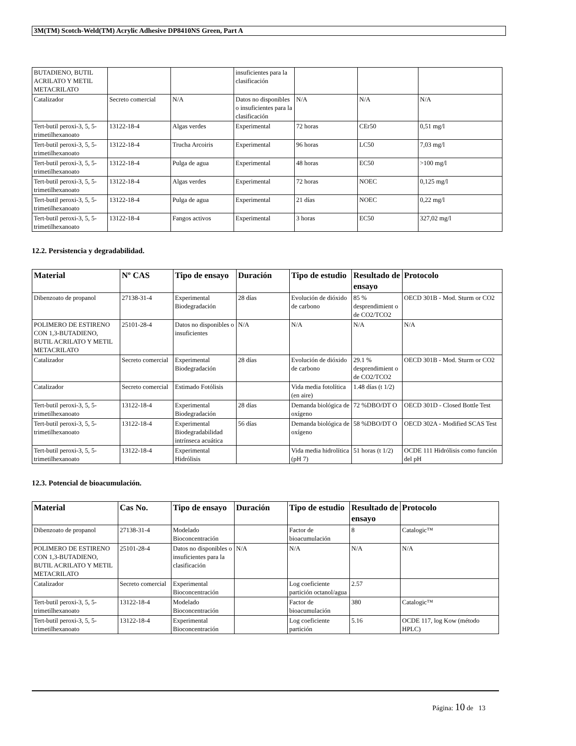3M(TM) Scotch-Weld(TM) Acrylic Adhesive DP8410NS Green, Part A
| BUTADIENO, BUTIL ACRILATO Y METIL METACRILATO | | | insuficientes para la clasificación | | | |
| Catalizador | Secreto comercial | N/A | Datos no disponibles o insuficientes para la clasificación | N/A | N/A | N/A |
| Tert-butil peroxi-3, 5, 5-trimetilhexanoato | 13122-18-4 | Algas verdes | Experimental | 72 horas | CEr50 | 0,51 mg/l |
| Tert-butil peroxi-3, 5, 5-trimetilhexanoato | 13122-18-4 | Trucha Arcoiris | Experimental | 96 horas | LC50 | 7,03 mg/l |
| Tert-butil peroxi-3, 5, 5-trimetilhexanoato | 13122-18-4 | Pulga de agua | Experimental | 48 horas | EC50 | >100 mg/l |
| Tert-butil peroxi-3, 5, 5-trimetilhexanoato | 13122-18-4 | Algas verdes | Experimental | 72 horas | NOEC | 0,125 mg/l |
| Tert-butil peroxi-3, 5, 5-trimetilhexanoato | 13122-18-4 | Pulga de agua | Experimental | 21 días | NOEC | 0,22 mg/l |
| Tert-butil peroxi-3, 5, 5-trimetilhexanoato | 13122-18-4 | Fangos activos | Experimental | 3 horas | EC50 | 327,02 mg/l |
12.2. Persistencia y degradabilidad.
| Material | Nº CAS | Tipo de ensayo | Duración | Tipo de estudio | Resultado de ensayo | Protocolo |
| --- | --- | --- | --- | --- | --- | --- |
| Dibenzoato de propanol | 27138-31-4 | Experimental Biodegradación | 28 días | Evolución de dióxido de carbono | 85 % desprendimient o de CO2/TCO2 | OECD 301B - Mod. Sturm or CO2 |
| POLIMERO DE ESTIRENO CON 1,3-BUTADIENO, BUTIL ACRILATO Y METIL METACRILATO | 25101-28-4 | Datos no disponibles o insuficientes | N/A | N/A | N/A | N/A |
| Catalizador | Secreto comercial | Experimental Biodegradación | 28 días | Evolución de dióxido de carbono | 29.1 % desprendimient o de CO2/TCO2 | OECD 301B - Mod. Sturm or CO2 |
| Catalizador | Secreto comercial | Estimado Fotólisis | | Vida media fotolítica (en aire) | 1.48 días (t 1/2) | |
| Tert-butil peroxi-3, 5, 5-trimetilhexanoato | 13122-18-4 | Experimental Biodegradación | 28 días | Demanda biológica de oxígeno | 72 %DBO/DT O | OECD 301D - Closed Bottle Test |
| Tert-butil peroxi-3, 5, 5-trimetilhexanoato | 13122-18-4 | Experimental Biodegradabilidad intrínseca acuática | 56 días | Demanda biológica de oxígeno | 58 %DBO/DT O | OECD 302A - Modified SCAS Test |
| Tert-butil peroxi-3, 5, 5-trimetilhexanoato | 13122-18-4 | Experimental Hidrólisis | | Vida media hidrolítica (pH 7) | 51 horas (t 1/2) | OCDE 111 Hidrólisis como función del pH |
12.3. Potencial de bioacumulación.
| Material | Cas No. | Tipo de ensayo | Duración | Tipo de estudio | Resultado de ensayo | Protocolo |
| --- | --- | --- | --- | --- | --- | --- |
| Dibenzoato de propanol | 27138-31-4 | Modelado Bioconcentración | | Factor de bioacumulación | 8 | Catalogic™ |
| POLIMERO DE ESTIRENO CON 1,3-BUTADIENO, BUTIL ACRILATO Y METIL METACRILATO | 25101-28-4 | Datos no disponibles o insuficientes para la clasificación | N/A | N/A | N/A | N/A |
| Catalizador | Secreto comercial | Experimental Bioconcentración | | Log coeficiente partición octanol/agua | 2.57 | |
| Tert-butil peroxi-3, 5, 5-trimetilhexanoato | 13122-18-4 | Modelado Bioconcentración | | Factor de bioacumulación | 380 | Catalogic™ |
| Tert-butil peroxi-3, 5, 5-trimetilhexanoato | 13122-18-4 | Experimental Bioconcentración | | Log coeficiente partición | 5.16 | OCDE 117, log Kow (método HPLC) |
Página: 10 de 13